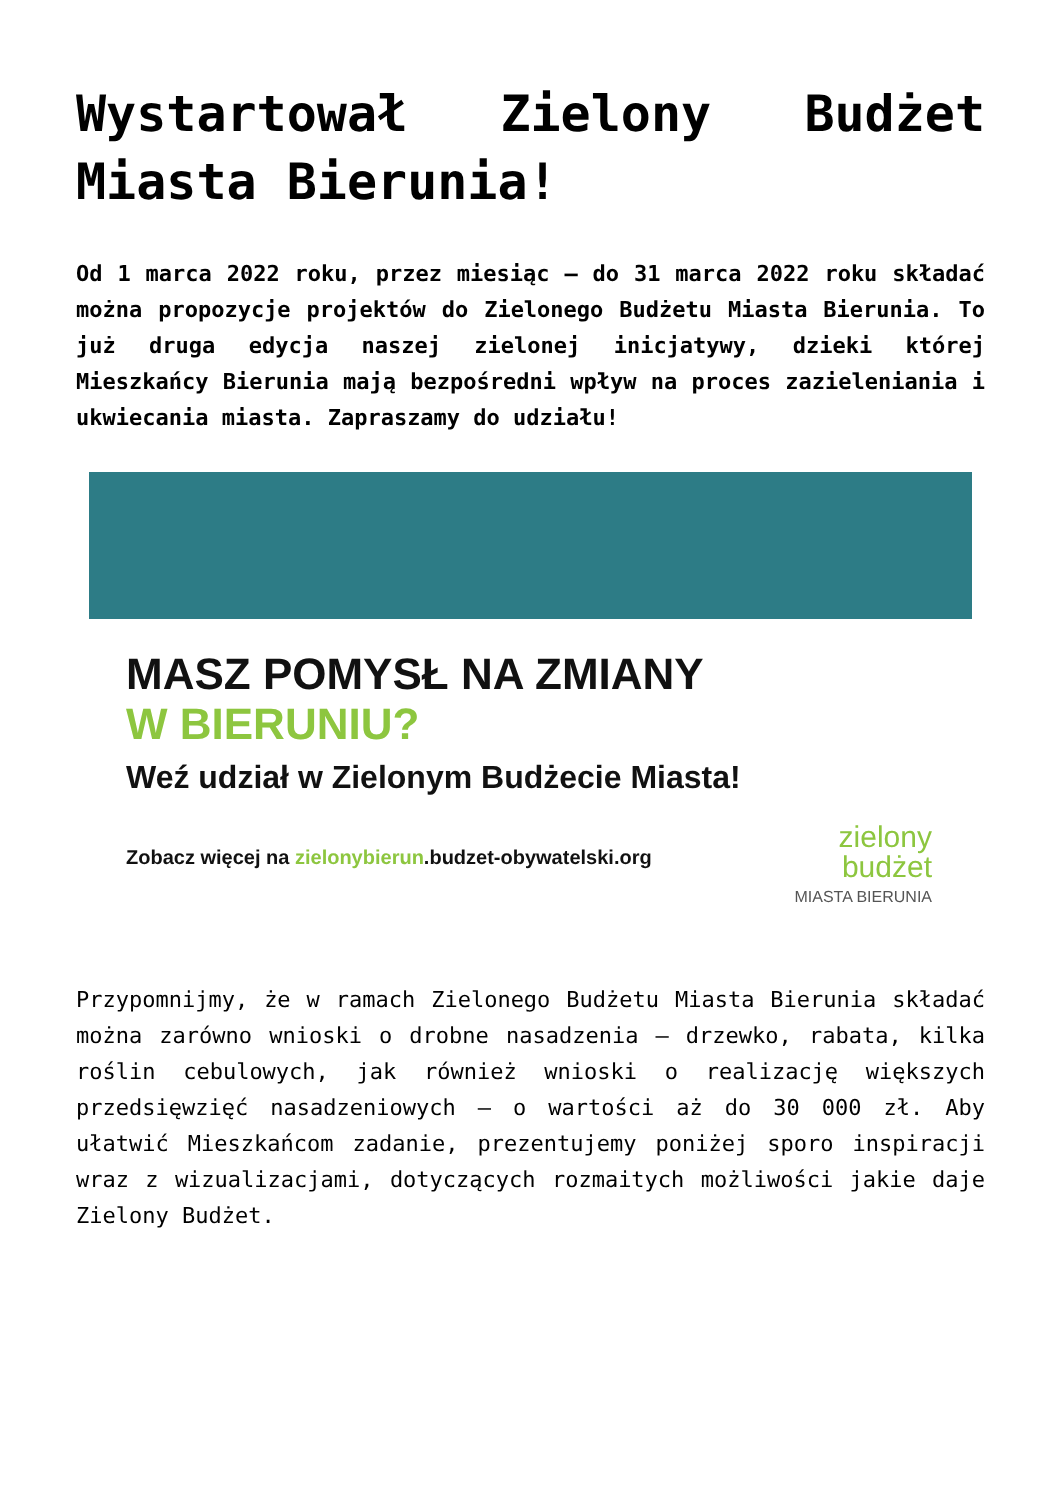Wystartował Zielony Budżet Miasta Bierunia!
Od 1 marca 2022 roku, przez miesiąc – do 31 marca 2022 roku składać można propozycje projektów do Zielonego Budżetu Miasta Bierunia. To już druga edycja naszej zielonej inicjatywy, dzieki której Mieszkańcy Bierunia mają bezpośredni wpływ na proces zazieleniania i ukwiecania miasta. Zapraszamy do udziału!
MASZ POMYSŁ NA ZMIANY
W BIERUNIU?
Weź udział w Zielonym Budżecie Miasta!
Zobacz więcej na zielonybierun.budzet-obywatelski.org
zielony
budżet
MIASTA BIERUNIA
Przypomnijmy, że w ramach Zielonego Budżetu Miasta Bierunia składać można zarówno wnioski o drobne nasadzenia – drzewko, rabata, kilka roślin cebulowych, jak również wnioski o realizację większych przedsięwzięć nasadzeniowych – o wartości aż do 30 000 zł. Aby ułatwić Mieszkańcom zadanie, prezentujemy poniżej sporo inspiracji wraz z wizualizacjami, dotyczących rozmaitych możliwości jakie daje Zielony Budżet.